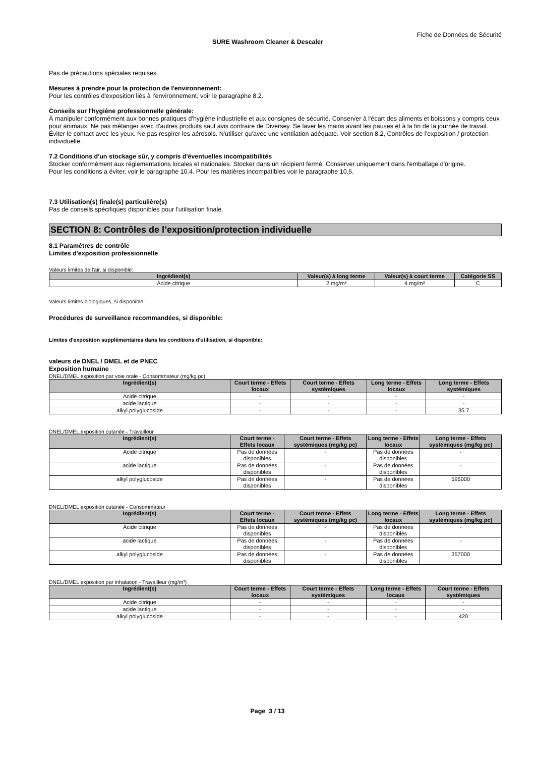Fiche de Données de Sécurité
SURE Washroom Cleaner & Descaler
Pas de précautions spéciales requises.
Mesures à prendre pour la protection de l'environnement:
Pour les contrôles d'exposition liés à l'environnement, voir le paragraphe 8.2.
Conseils sur l'hygiène professionnelle générale:
À manipuler conformément aux bonnes pratiques d'hygiène industrielle et aux consignes de sécurité. Conserver à l'écart des aliments et boissons y compris ceux pour animaux. Ne pas mélanger avec d'autres produits sauf avis contraire de Diversey. Se laver les mains avant les pauses et à la fin de la journée de travail. Éviter le contact avec les yeux. Ne pas respirer les aérosols. N'utiliser qu'avec une ventilation adéquate. Voir section 8.2, Contrôles de l’exposition / protection individuelle.
7.2 Conditions d'un stockage sûr, y compris d'éventuelles incompatibilités
Stocker conformément aux réglementations locales et nationales. Stocker dans un récipient fermé. Conserver uniquement dans l'emballage d'origine.
Pour les conditions a éviter, voir le paragraphe 10.4. Pour les matières incompatibles voir le paragraphe 10.5.
7.3 Utilisation(s) finale(s) particulière(s)
Pas de conseils spécifiques disponibles pour l'utilisation finale.
SECTION 8: Contrôles de l’exposition/protection individuelle
8.1 Paramètres de contrôle
Limites d'exposition professionnelle
Valeurs limites de l'air, si disponible:
| Ingrédient(s) | Valeur(s) à long terme | Valeur(s) à court terme | Catégorie SS |
| --- | --- | --- | --- |
| Acide citrique | 2 mg/m³ | 4 mg/m³ | C |
Valeurs limites biologiques, si disponible:
Procédures de surveillance recommandées, si disponible:
Limites d'exposition supplémentaires dans les conditions d'utilisation, si disponible:
valeurs de DNEL / DMEL et de PNEC
Exposition humaine
DNEL/DMEL exposition par voie orale - Consommateur (mg/kg pc)
| Ingrédient(s) | Court terme - Effets locaux | Court terme - Effets systémiques | Long terme - Effets locaux | Long terme - Effets systémiques |
| --- | --- | --- | --- | --- |
| Acide citrique | - | - | - | - |
| acide lactique | - | - | - | - |
| alkyl polyglucoside | - | - | - | 35.7 |
DNEL/DMEL exposition cutanée - Travailleur
| Ingrédient(s) | Court terme - Effets locaux | Court terme - Effets systémiques (mg/kg pc) | Long terme - Effets locaux | Long terme - Effets systémiques (mg/kg pc) |
| --- | --- | --- | --- | --- |
| Acide citrique | Pas de données disponibles | - | Pas de données disponibles | - |
| acide lactique | Pas de données disponibles | - | Pas de données disponibles | - |
| alkyl polyglucoside | Pas de données disponibles | - | Pas de données disponibles | 595000 |
DNEL/DMEL exposition cutanée - Consommateur
| Ingrédient(s) | Court terme - Effets locaux | Court terme - Effets systémiques (mg/kg pc) | Long terme - Effets locaux | Long terme - Effets systémiques (mg/kg pc) |
| --- | --- | --- | --- | --- |
| Acide citrique | Pas de données disponibles | - | Pas de données disponibles | - |
| acide lactique | Pas de données disponibles | - | Pas de données disponibles | - |
| alkyl polyglucoside | Pas de données disponibles | - | Pas de données disponibles | 357000 |
DNEL/DMEL exposition par inhalation - Travailleur (mg/m³)
| Ingrédient(s) | Court terme - Effets locaux | Court terme - Effets systémiques | Long terme - Effets locaux | Court terme - Effets systémiques |
| --- | --- | --- | --- | --- |
| Acide citrique | - | - | - | - |
| acide lactique | - | - | - | - |
| alkyl polyglucoside | - | - | - | 420 |
Page 3 / 13